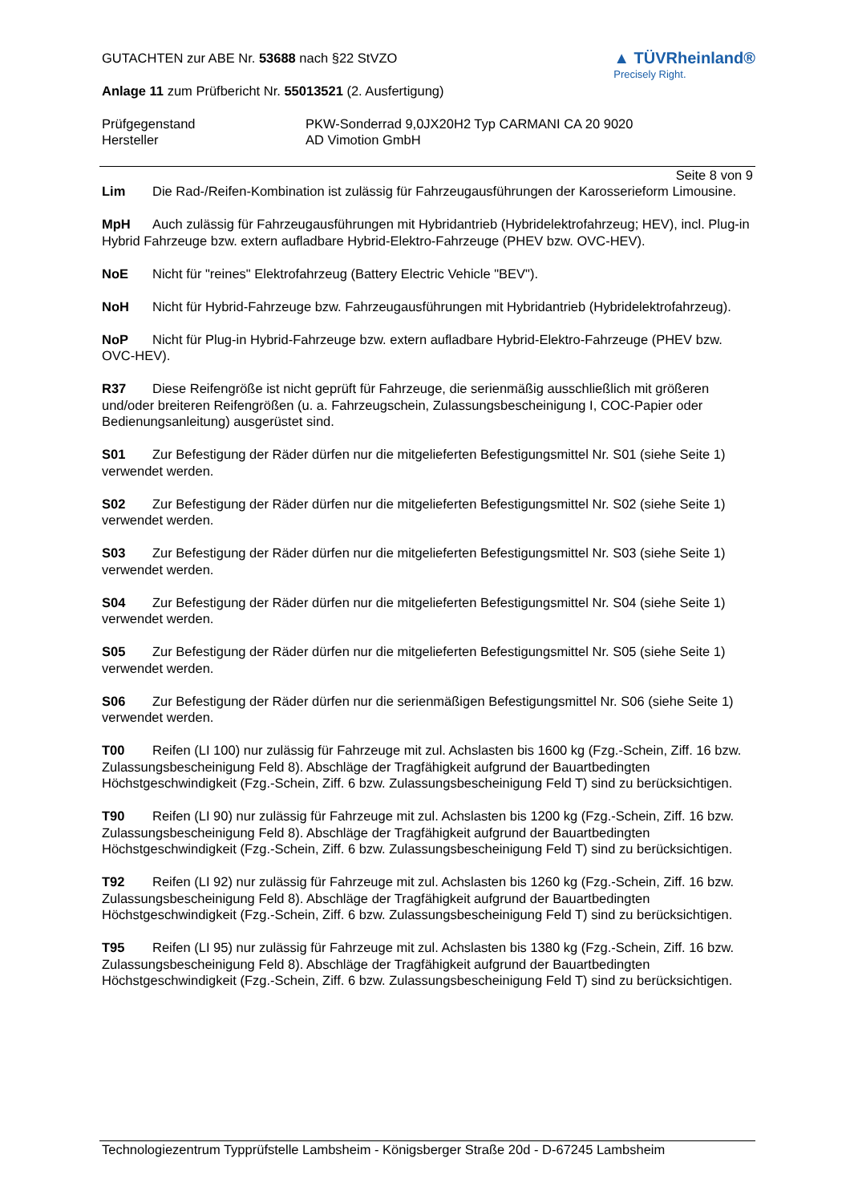GUTACHTEN zur ABE Nr. 53688 nach §22 StVZO
Anlage 11 zum Prüfbericht Nr. 55013521 (2. Ausfertigung)
▲ TÜVRheinland®
Precisely Right.
Prüfgegenstand
Hersteller
PKW-Sonderrad 9,0JX20H2 Typ CARMANI CA 20 9020
AD Vimotion GmbH
Seite 8 von 9
Lim Die Rad-/Reifen-Kombination ist zulässig für Fahrzeugausführungen der Karosserieform Limousine.
MpH Auch zulässig für Fahrzeugausführungen mit Hybridantrieb (Hybridelektrofahrzeug; HEV), incl. Plug-in Hybrid Fahrzeuge bzw. extern aufladbare Hybrid-Elektro-Fahrzeuge (PHEV bzw. OVC-HEV).
NoE Nicht für "reines" Elektrofahrzeug (Battery Electric Vehicle "BEV").
NoH Nicht für Hybrid-Fahrzeuge bzw. Fahrzeugausführungen mit Hybridantrieb (Hybridelektrofahrzeug).
NoP Nicht für Plug-in Hybrid-Fahrzeuge bzw. extern aufladbare Hybrid-Elektro-Fahrzeuge (PHEV bzw. OVC-HEV).
R37 Diese Reifengröße ist nicht geprüft für Fahrzeuge, die serienmäßig ausschließlich mit größeren und/oder breiteren Reifengrößen (u. a. Fahrzeugschein, Zulassungsbescheinigung I, COC-Papier oder Bedienungsanleitung) ausgerüstet sind.
S01 Zur Befestigung der Räder dürfen nur die mitgelieferten Befestigungsmittel Nr. S01 (siehe Seite 1) verwendet werden.
S02 Zur Befestigung der Räder dürfen nur die mitgelieferten Befestigungsmittel Nr. S02 (siehe Seite 1) verwendet werden.
S03 Zur Befestigung der Räder dürfen nur die mitgelieferten Befestigungsmittel Nr. S03 (siehe Seite 1) verwendet werden.
S04 Zur Befestigung der Räder dürfen nur die mitgelieferten Befestigungsmittel Nr. S04 (siehe Seite 1) verwendet werden.
S05 Zur Befestigung der Räder dürfen nur die mitgelieferten Befestigungsmittel Nr. S05 (siehe Seite 1) verwendet werden.
S06 Zur Befestigung der Räder dürfen nur die serienmäßigen Befestigungsmittel Nr. S06 (siehe Seite 1) verwendet werden.
T00 Reifen (LI 100) nur zulässig für Fahrzeuge mit zul. Achslasten bis 1600 kg (Fzg.-Schein, Ziff. 16 bzw. Zulassungsbescheinigung Feld 8). Abschläge der Tragfähigkeit aufgrund der Bauartbedingten Höchstgeschwindigkeit (Fzg.-Schein, Ziff. 6 bzw. Zulassungsbescheinigung Feld T) sind zu berücksichtigen.
T90 Reifen (LI 90) nur zulässig für Fahrzeuge mit zul. Achslasten bis 1200 kg (Fzg.-Schein, Ziff. 16 bzw. Zulassungsbescheinigung Feld 8). Abschläge der Tragfähigkeit aufgrund der Bauartbedingten Höchstgeschwindigkeit (Fzg.-Schein, Ziff. 6 bzw. Zulassungsbescheinigung Feld T) sind zu berücksichtigen.
T92 Reifen (LI 92) nur zulässig für Fahrzeuge mit zul. Achslasten bis 1260 kg (Fzg.-Schein, Ziff. 16 bzw. Zulassungsbescheinigung Feld 8). Abschläge der Tragfähigkeit aufgrund der Bauartbedingten Höchstgeschwindigkeit (Fzg.-Schein, Ziff. 6 bzw. Zulassungsbescheinigung Feld T) sind zu berücksichtigen.
T95 Reifen (LI 95) nur zulässig für Fahrzeuge mit zul. Achslasten bis 1380 kg (Fzg.-Schein, Ziff. 16 bzw. Zulassungsbescheinigung Feld 8). Abschläge der Tragfähigkeit aufgrund der Bauartbedingten Höchstgeschwindigkeit (Fzg.-Schein, Ziff. 6 bzw. Zulassungsbescheinigung Feld T) sind zu berücksichtigen.
Technologiezentrum Typprüfstelle Lambsheim - Königsberger Straße 20d - D-67245 Lambsheim